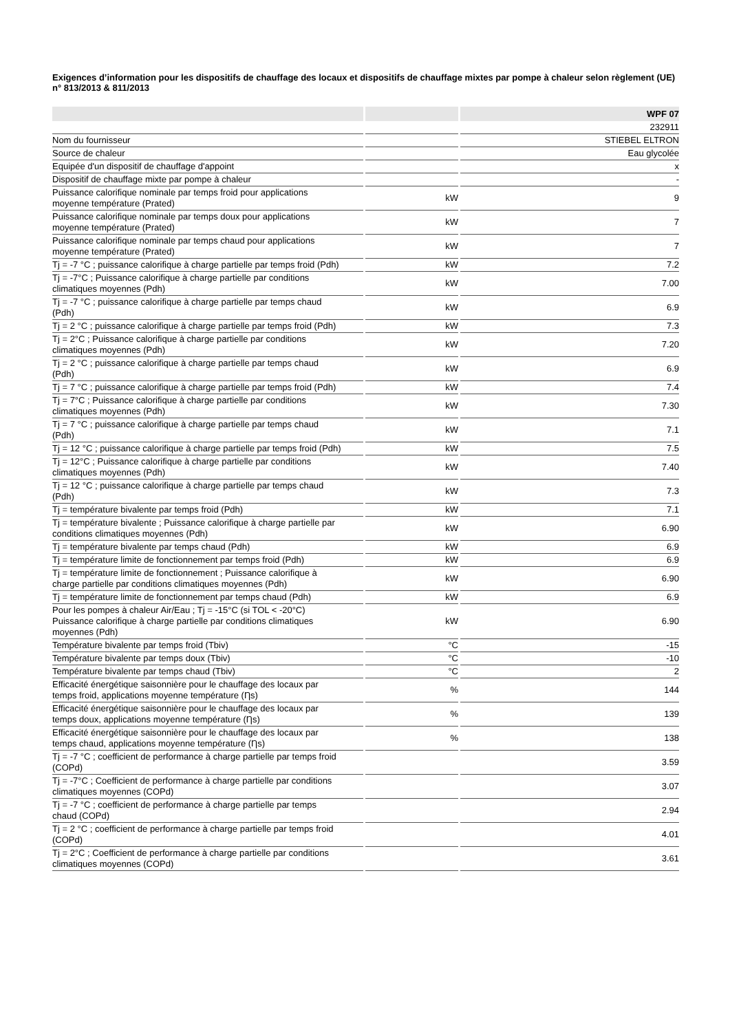Exigences d’information pour les dispositifs de chauffage des locaux et dispositifs de chauffage mixtes par pompe à chaleur selon règlement (UE) n° 813/2013 & 811/2013
| | | WPF 07 |
| --- | --- | --- |
| | | 232911 |
| Nom du fournisseur | | STIEBEL ELTRON |
| Source de chaleur | | Eau glycolée |
| Equipée d'un dispositif de chauffage d'appoint | | x |
| Dispositif de chauffage mixte par pompe à chaleur | | - |
| Puissance calorifique nominale par temps froid pour applications moyenne température (Prated) | kW | 9 |
| Puissance calorifique nominale par temps doux pour applications moyenne température (Prated) | kW | 7 |
| Puissance calorifique nominale par temps chaud pour applications moyenne température (Prated) | kW | 7 |
| Tj = -7 °C ; puissance calorifique à charge partielle par temps froid (Pdh) | kW | 7.2 |
| Tj = -7°C ; Puissance calorifique à charge partielle par conditions climatiques moyennes (Pdh) | kW | 7.00 |
| Tj = -7 °C ; puissance calorifique à charge partielle par temps chaud (Pdh) | kW | 6.9 |
| Tj = 2 °C ; puissance calorifique à charge partielle par temps froid (Pdh) | kW | 7.3 |
| Tj = 2°C ; Puissance calorifique à charge partielle par conditions climatiques moyennes (Pdh) | kW | 7.20 |
| Tj = 2 °C ; puissance calorifique à charge partielle par temps chaud (Pdh) | kW | 6.9 |
| Tj = 7 °C ; puissance calorifique à charge partielle par temps froid (Pdh) | kW | 7.4 |
| Tj = 7°C ; Puissance calorifique à charge partielle par conditions climatiques moyennes (Pdh) | kW | 7.30 |
| Tj = 7 °C ; puissance calorifique à charge partielle par temps chaud (Pdh) | kW | 7.1 |
| Tj = 12 °C ; puissance calorifique à charge partielle par temps froid (Pdh) | kW | 7.5 |
| Tj = 12°C ; Puissance calorifique à charge partielle par conditions climatiques moyennes (Pdh) | kW | 7.40 |
| Tj = 12 °C ; puissance calorifique à charge partielle par temps chaud (Pdh) | kW | 7.3 |
| Tj = température bivalente par temps froid (Pdh) | kW | 7.1 |
| Tj = température bivalente ; Puissance calorifique à charge partielle par conditions climatiques moyennes (Pdh) | kW | 6.90 |
| Tj = température bivalente par temps chaud (Pdh) | kW | 6.9 |
| Tj = température limite de fonctionnement par temps froid (Pdh) | kW | 6.9 |
| Tj = température limite de fonctionnement ; Puissance calorifique à charge partielle par conditions climatiques moyennes (Pdh) | kW | 6.90 |
| Tj = température limite de fonctionnement par temps chaud (Pdh) | kW | 6.9 |
| Pour les pompes à chaleur Air/Eau ; Tj = -15°C (si TOL < -20°C) Puissance calorifique à charge partielle par conditions climatiques moyennes (Pdh) | kW | 6.90 |
| Température bivalente par temps froid (Tbiv) | °C | -15 |
| Température bivalente par temps doux (Tbiv) | °C | -10 |
| Température bivalente par temps chaud (Tbiv) | °C | 2 |
| Efficacité énergétique saisonnière pour le chauffage des locaux par temps froid, applications moyenne température (Ƞs) | % | 144 |
| Efficacité énergétique saisonnière pour le chauffage des locaux par temps doux, applications moyenne température (Ƞs) | % | 139 |
| Efficacité énergétique saisonnière pour le chauffage des locaux par temps chaud, applications moyenne température (Ƞs) | % | 138 |
| Tj = -7 °C ; coefficient de performance à charge partielle par temps froid (COPd) | | 3.59 |
| Tj = -7°C ; Coefficient de performance à charge partielle par conditions climatiques moyennes (COPd) | | 3.07 |
| Tj = -7 °C ; coefficient de performance à charge partielle par temps chaud (COPd) | | 2.94 |
| Tj = 2 °C ; coefficient de performance à charge partielle par temps froid (COPd) | | 4.01 |
| Tj = 2°C ; Coefficient de performance à charge partielle par conditions climatiques moyennes (COPd) | | 3.61 |